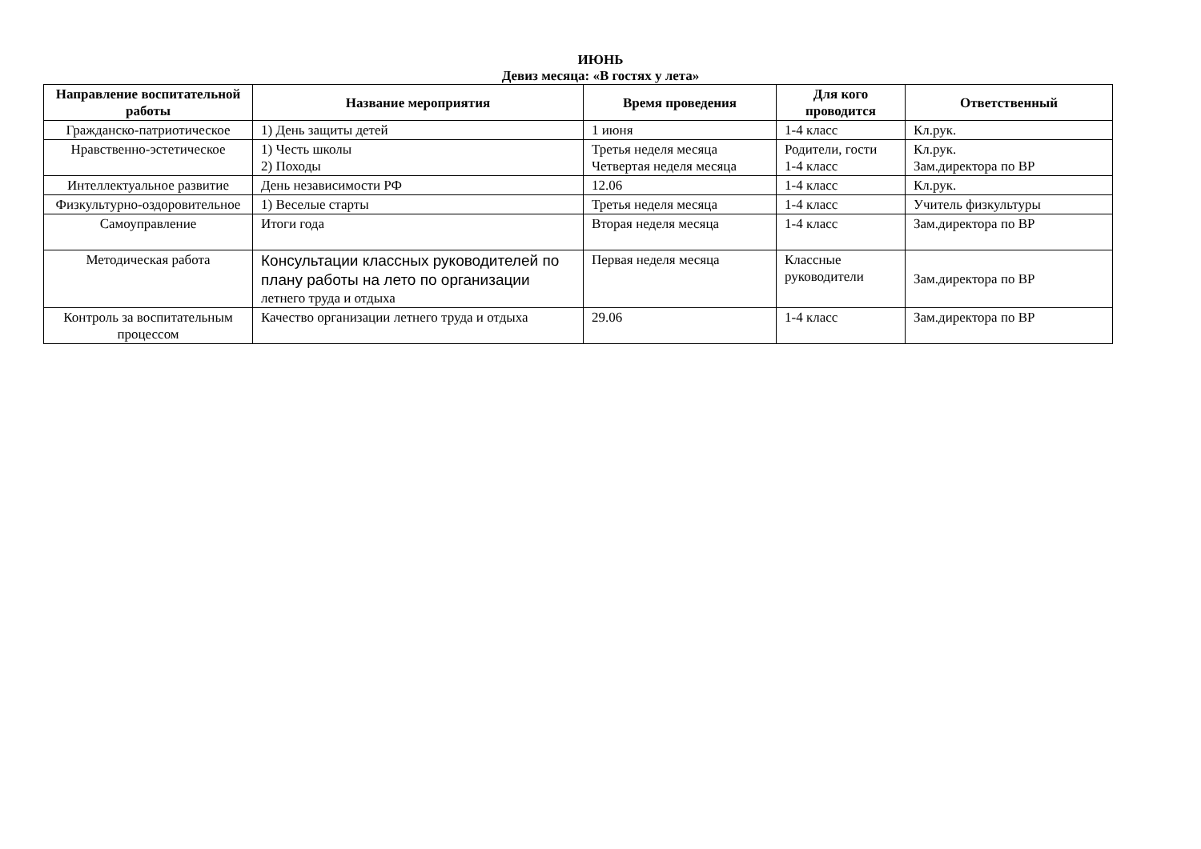ИЮНЬ
Девиз месяца: «В гостях у лета»
| Направление воспитательной работы | Название мероприятия | Время проведения | Для кого проводится | Ответственный |
| --- | --- | --- | --- | --- |
| Гражданско-патриотическое | 1) День защиты детей | 1 июня | 1-4 класс | Кл.рук. |
| Нравственно-эстетическое | 1) Честь школы 2) Походы | Третья неделя месяца Четвертая неделя месяца | Родители, гости 1-4 класс | Кл.рук. Зам.директора по ВР |
| Интеллектуальное развитие | День независимости РФ | 12.06 | 1-4 класс | Кл.рук. |
| Физкультурно-оздоровительное | 1) Веселые старты | Третья неделя месяца | 1-4 класс | Учитель физкультуры |
| Самоуправление | Итоги года | Вторая неделя месяца | 1-4 класс | Зам.директора по ВР |
| Методическая работа | Консультации классных руководителей по плану работы на лето по организации летнего труда и отдыха | Первая неделя месяца | Классные руководители | Зам.директора по ВР |
| Контроль за воспитательным процессом | Качество организации летнего труда и отдыха | 29.06 | 1-4 класс | Зам.директора по ВР |